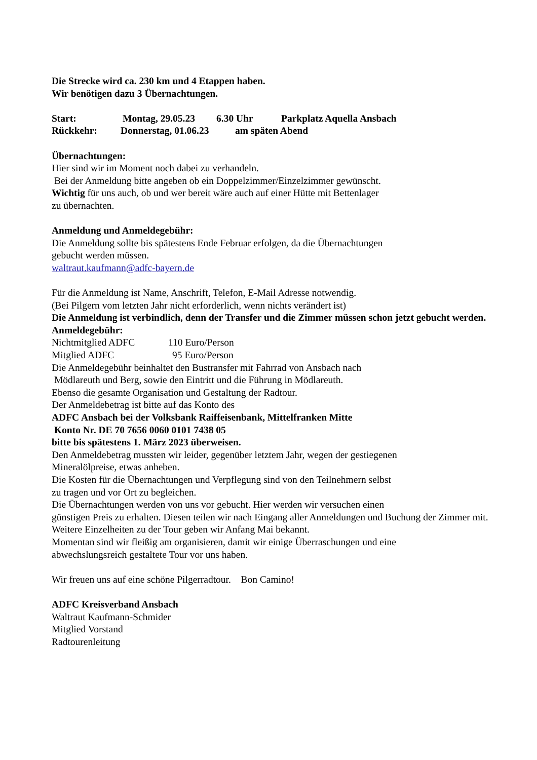Die Strecke wird ca. 230 km und 4 Etappen haben.
Wir benötigen dazu 3 Übernachtungen.
Start: Montag, 29.05.23 6.30 Uhr Parkplatz Aquella Ansbach
Rückkehr: Donnerstag, 01.06.23 am späten Abend
Übernachtungen:
Hier sind wir im Moment noch dabei zu verhandeln.
Bei der Anmeldung bitte angeben ob ein Doppelzimmer/Einzelzimmer gewünscht.
Wichtig für uns auch, ob und wer bereit wäre auch auf einer Hütte mit Bettenlager
zu übernachten.
Anmeldung und Anmeldegebühr:
Die Anmeldung sollte bis spätestens Ende Februar erfolgen, da die Übernachtungen
gebucht werden müssen.
waltraut.kaufmann@adfc-bayern.de
Für die Anmeldung ist Name, Anschrift, Telefon, E-Mail Adresse notwendig.
(Bei Pilgern vom letzten Jahr nicht erforderlich, wenn nichts verändert ist)
Die Anmeldung ist verbindlich, denn der Transfer und die Zimmer müssen schon jetzt gebucht werden.
Anmeldegebühr:
Nichtmitglied ADFC 110 Euro/Person
Mitglied ADFC 95 Euro/Person
Die Anmeldegebühr beinhaltet den Bustransfer mit Fahrrad von Ansbach nach
Mödlareuth und Berg, sowie den Eintritt und die Führung in Mödlareuth.
Ebenso die gesamte Organisation und Gestaltung der Radtour.
Der Anmeldebetrag ist bitte auf das Konto des
ADFC Ansbach bei der Volksbank Raiffeisenbank, Mittelfranken Mitte
Konto Nr. DE 70 7656 0060 0101 7438 05
bitte bis spätestens 1. März 2023 überweisen.
Den Anmeldebetrag mussten wir leider, gegenüber letztem Jahr, wegen der gestiegenen
Mineralölpreise, etwas anheben.
Die Kosten für die Übernachtungen und Verpflegung sind von den Teilnehmern selbst
zu tragen und vor Ort zu begleichen.
Die Übernachtungen werden von uns vor gebucht. Hier werden wir versuchen einen
günstigen Preis zu erhalten. Diesen teilen wir nach Eingang aller Anmeldungen und Buchung der Zimmer mit.
Weitere Einzelheiten zu der Tour geben wir Anfang Mai bekannt.
Momentan sind wir fleißig am organisieren, damit wir einige Überraschungen und eine
abwechslungsreich gestaltete Tour vor uns haben.
Wir freuen uns auf eine schöne Pilgerradtour. Bon Camino!
ADFC Kreisverband Ansbach
Waltraut Kaufmann-Schmider
Mitglied Vorstand
Radtourenleitung